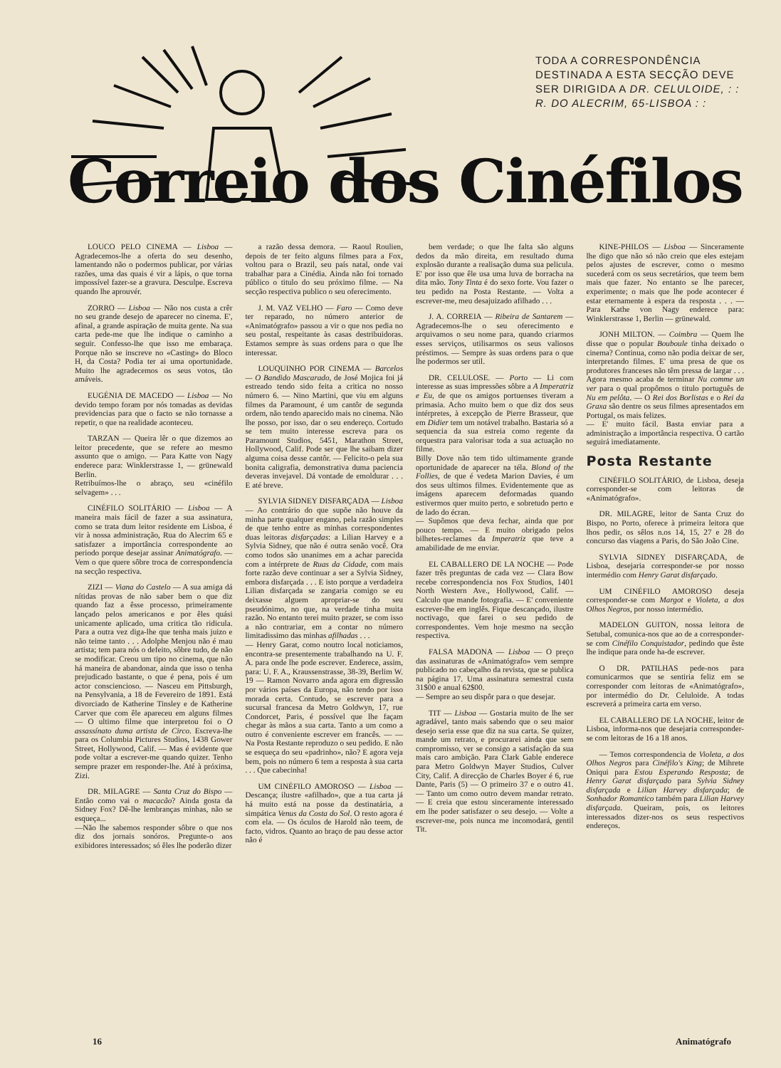TODA A CORRESPONDÊNCIA DESTINADA A ESTA SECÇÃO DEVE SER DIRIGIDA A DR. CELULOIDE, : : R. DO ALECRIM, 65-LISBOA : :
Correio dos Cinéfilos
LOUCO PELO CINEMA — Lisboa — Agradecemos-lhe a oferta do seu desenho, lamentando não o podermos publicar, por várias razões, uma das quais é vir a lápis, o que torna impossível fazer-se a gravura. Desculpe. Escreva quando lhe aprouvér.
ZORRO — Lisboa — Não nos custa a crêr no seu grande desejo de aparecer no cinema. E', afinal, a grande aspiração de muita gente. Na sua carta pede-me que lhe indique o caminho a seguir. Confesso-lhe que isso me embaraça. Porque não se inscreve no «Casting» do Bloco H, da Costa? Podia ter ai uma oportunidade. Muito lhe agradecemos os seus votos, tão amáveis.
EUGÉNIA DE MACEDO — Lisboa — No devido tempo foram por nós tomadas as devidas previdencias para que o facto se não tornasse a repetir, o que na realidade aconteceu.
TARZAN — Queira lêr o que dizemos ao leitor precedente, que se refere ao mesmo assunto que o amigo. — Para Katte von Nagy enderece para: Winklerstrasse 1, — grünewald Berlin.
Retribuímos-lhe o abraço, seu «cinéfilo selvagem» . . .
CINÉFILO SOLITÁRIO — Lisboa — A maneira mais fácil de fazer a sua assinatura, como se trata dum leitor residente em Lisboa, é vir à nossa administração, Rua do Alecrim 65 e satisfazer a importância correspondente ao periodo porque desejar assinar Animatógrafo. — Vem o que quere sôbre troca de correspondencia na secção respectiva.
ZIZI — Viana do Castelo — A sua amiga dá nítidas provas de não saber bem o que diz quando faz a êsse processo, primeiramente lançado pelos americanos e por êles quási unicamente aplicado, uma critica tão ridicula. Para a outra vez diga-lhe que tenha mais juizo e não teime tanto . . . Adolphe Menjou não é mau artista; tem para nós o defeito, sôbre tudo, de não se modificar. Creou um tipo no cinema, que não há maneira de abandonar, ainda que isso o tenha prejudicado bastante, o que é pena, pois é um actor consciencioso. — Nasceu em Pittsburgh, na Pensylvania, a 18 de Fevereiro de 1891. Está divorciado de Katherine Tinsley e de Katherine Carver que com êle apareceu em alguns filmes — O ultimo filme que interpretou foi o O assassínato duma artista de Circo. Escreva-lhe para os Columbia Pictures Studios, 1438 Gower Street, Hollywood, Calif. — Mas é evidente que pode voltar a escrever-me quando quizer. Tenho sempre prazer em responder-lhe. Até à próxima, Zizi.
DR. MILAGRE — Santa Cruz do Bispo — Então como vai o macacão? Ainda gosta da Sidney Fox? Dê-lhe lembranças minhas, não se esqueça...
—Não lhe sabemos responder sôbre o que nos diz dos jornais sonóros. Pregunte-o aos exibidores interessados; só êles lhe poderão dizer
a razão dessa demora. — Raoul Roulien, depois de ter feito alguns filmes para a Fox, voltou para o Brazil, seu país natal, onde vai trabalhar para a Cinédia. Ainda não foi tornado público o titulo do seu próximo filme. — Na secção respectiva publico o seu oferecimento.
J. M. VAZ VELHO — Faro — Como deve ter reparado, no número anterior de «Animatógrafo» passou a vir o que nos pedia no seu postal, respeitante às casas destribuidoras. Estamos sempre às suas ordens para o que lhe interessar.
LOUQUINHO POR CINEMA — Barcelos — O Bandido Mascarado, de José Mojica foi já estreado tendo sido feita a critica no nosso número 6. — Nino Martini, que viu em alguns filmes da Paramount, é um cantôr de segunda ordem, não tendo aparecido mais no cinema. Não lhe posso, por isso, dar o seu endereço. Cortudo se tem muito interesse escreva para os Paramount Studios, 5451, Marathon Street, Hollywood, Calif. Pode ser que lhe saibam dizer alguma coisa desse cantôr. — Felicito-o pela sua bonita caligrafia, demonstrativa duma paciencia deveras invejavel. Dá vontade de emoldurar . . . E até breve.
SYLVIA SIDNEY DISFARÇADA — Lisboa — Ao contrário do que supõe não houve da minha parte qualquer engano, pela razão simples de que tenho entre as minhas correspondentes duas leitoras disfarçadas: a Lilian Harvey e a Sylvia Sidney, que não é outra senão você. Ora como todos são unanimes em a achar parecida com a intérprete de Ruas da Cidade, com mais forte razão deve continuar a ser a Sylvia Sidney, embora disfarçada . . . E isto porque a verdadeira Lilian disfarçada se zangaria comigo se eu deixasse alguem apropriar-se do seu pseudónimo, no que, na verdade tinha muita razão. No entanto terei muito prazer, se com isso a não contrariar, em a contar no número limitadissimo das minhas afilhadas . . .
— Henry Garat, como noutro local noticiamos, encontra-se presentemente trabalhando na U. F. A. para onde lhe pode escrever. Enderece, assim, para: U. F. A., Kraussenstrasse, 38-39, Berlim W. 19 — Ramon Novarro anda agora em digressão por vários países da Europa, não tendo por isso morada certa. Contudo, se escrever para a sucursal francesa da Metro Goldwyn, 17, rue Condorcet, Paris, é possível que lhe façam chegar às mãos a sua carta. Tanto a um como a outro é conveniente escrever em francês. — — Na Posta Restante reproduzo o seu pedido. E não se esqueça do seu «padrinho», não? E agora veja bem, pois no número 6 tem a resposta à sua carta . . . Que cabecinha!
UM CINÉFILO AMOROSO — Lisboa — Descança; ilustre «afilhado», que a tua carta já há muito está na posse da destinatária, a simpática Venus da Costa do Sol. O resto agora é com ela. — Os óculos de Harold não teem, de facto, vidros. Quanto ao braço de pau desse actor não é
bem verdade; o que lhe falta são alguns dedos da mão direita, em resultado duma explosão durante a realisação duma sua pelicula. E' por isso que êle usa uma luva de borracha na dita mão. Tony Tinta é do sexo forte. Vou fazer o teu pedido na Posta Restante. — Volta a escrever-me, meu desajuizado afilhado . . .
J. A. CORREIA — Ribeira de Santarem — Agradecemos-lhe o seu oferecimento e arquivamos o seu nome para, quando criarmos esses serviços, utilisarmos os seus valiosos préstimos. — Sempre às suas ordens para o que lhe podermos ser util.
DR. CELULOSE. — Porto — Li com interesse as suas impressões sôbre a A Imperatriz e Eu, de que os amigos portuenses tiveram a primasia. Acho muito bem o que diz dos seus intérpretes, à excepção de Pierre Brasseur, que em Didier tem um notável trabalho. Bastaria só a sequencia da sua estreia como regente da orquestra para valorisar toda a sua actuação no filme.
Billy Dove não tem tido ultimamente grande oportunidade de aparecer na téla. Blond of the Follies, de que é vedeta Marion Davies, é um dos seus ultimos filmes. Evidentemente que as imágens aparecem deformadas quando estivermos quer muito perto, e sobretudo perto e de lado do écran.
— Supômos que deva fechar, ainda que por pouco tempo. — E muito obrigado pelos bilhetes-reclames da Imperatriz que teve a amabilidade de me enviar.
EL CABALLERO DE LA NOCHE — Pode fazer três preguntas de cada vez — Clara Bow recebe correspondencia nos Fox Studios, 1401 North Western Ave., Hollywood, Calif. — Calculo que mande fotografia. — E' conveniente escrever-lhe em inglês. Fique descançado, ilustre noctivago, que farei o seu pedido de correspondentes. Vem hoje mesmo na secção respectiva.
FALSA MADONA — Lisboa — O preço das assinaturas de «Animatógrafo» vem sempre publicado no cabeçalho da revista, que se publica na página 17. Uma assinatura semestral custa 31$00 e anual 62$00.
— Sempre ao seu dispôr para o que desejar.
TIT — Lisboa — Gostaria muito de lhe ser agradável, tanto mais sabendo que o seu maior desejo seria esse que diz na sua carta. Se quizer, mande um retrato, e procurarei ainda que sem compromisso, ver se consigo a satisfação da sua mais caro ambição. Para Clark Gable enderece para Metro Goldwyn Mayer Studios, Culver City, Calif. A direcção de Charles Boyer é 6, rue Dante, Paris (5) — O primeiro 37 e o outro 41. — Tanto um como outro devem mandar retrato. — E creia que estou sinceramente interessado em lhe poder satisfazer o seu desejo. — Volte a escrever-me, pois nunca me incomodará, gentil Tit.
KINE-PHILOS — Lisboa — Sinceramente lhe digo que não só não creio que eles estejam pelos ajustes de escrever, como o mesmo sucederá com os seus secretários, que teem bem mais que fazer. No entanto se lhe parecer, experimente; o mais que lhe pode acontecer é estar eternamente à espera da resposta . . . — Para Kathe von Nagy enderece para: Winklerstrasse 1, Berlin — grünewald.
JONH MILTON. — Coimbra — Quem lhe disse que o popular Bouboule tinha deixado o cinema? Continua, como não podia deixar de ser, interpretando filmes. E' uma presa de que os produtores franceses não têm pressa de largar . . . Agora mesmo acaba de terminar Nu comme un ver para o qual propômos o titulo português de Nu em pelôta. — O Rei dos Borlistas e o Rei da Graxa são dentre os seus filmes apresentados em Portugal, os mais felizes.
— E' muito fácil. Basta enviar para a administração a importância respectiva. O cartão seguirá imediatamente.
Posta Restante
CINÉFILO SOLITÁRIO, de Lisboa, deseja corresponder-se com leitoras de «Animatógrafo».
DR. MILAGRE, leitor de Santa Cruz do Bispo, no Porto, oferece à primeira leitora que lhos pedir, os sêlos n.os 14, 15, 27 e 28 do concurso das viagens a Paris, do São João Cine.
SYLVIA SIDNEY DISFARÇADA, de Lisboa, desejaria corresponder-se por nosso intermédio com Henry Garat disfarçado.
UM CINÉFILO AMOROSO deseja corresponder-se com Margot e Violeta, a dos Olhos Negros, por nosso intermédio.
MADELON GUITON, nossa leitora de Setubal, comunica-nos que ao de a corresponder-se com Cinéfilo Conquistador, pedindo que êste lhe indique para onde ha-de escrever.
O DR. PATILHAS pede-nos para comunicarmos que se sentiria feliz em se corresponder com leitoras de «Animatógrafo», por intermédio do Dr. Celuloide. A todas escreverá a primeira carta em verso.
EL CABALLERO DE LA NOCHE, leitor de Lisboa, informa-nos que desejaria corresponder-se com leitoras de 16 a 18 anos.
— Temos correspondencia de Violeta, a dos Olhos Negros para Cinéfilo's King; de Mihrete Oniqui para Estou Esperando Resposta; de Henry Garat disfarçado para Sylvia Sidney disfarçada e Lilian Harvey disfarçada; de Sonhador Romantico também para Lilian Harvey disfarçada. Queiram, pois, os leitores interessados dizer-nos os seus respectivos endereços.
16 Animatógrafo